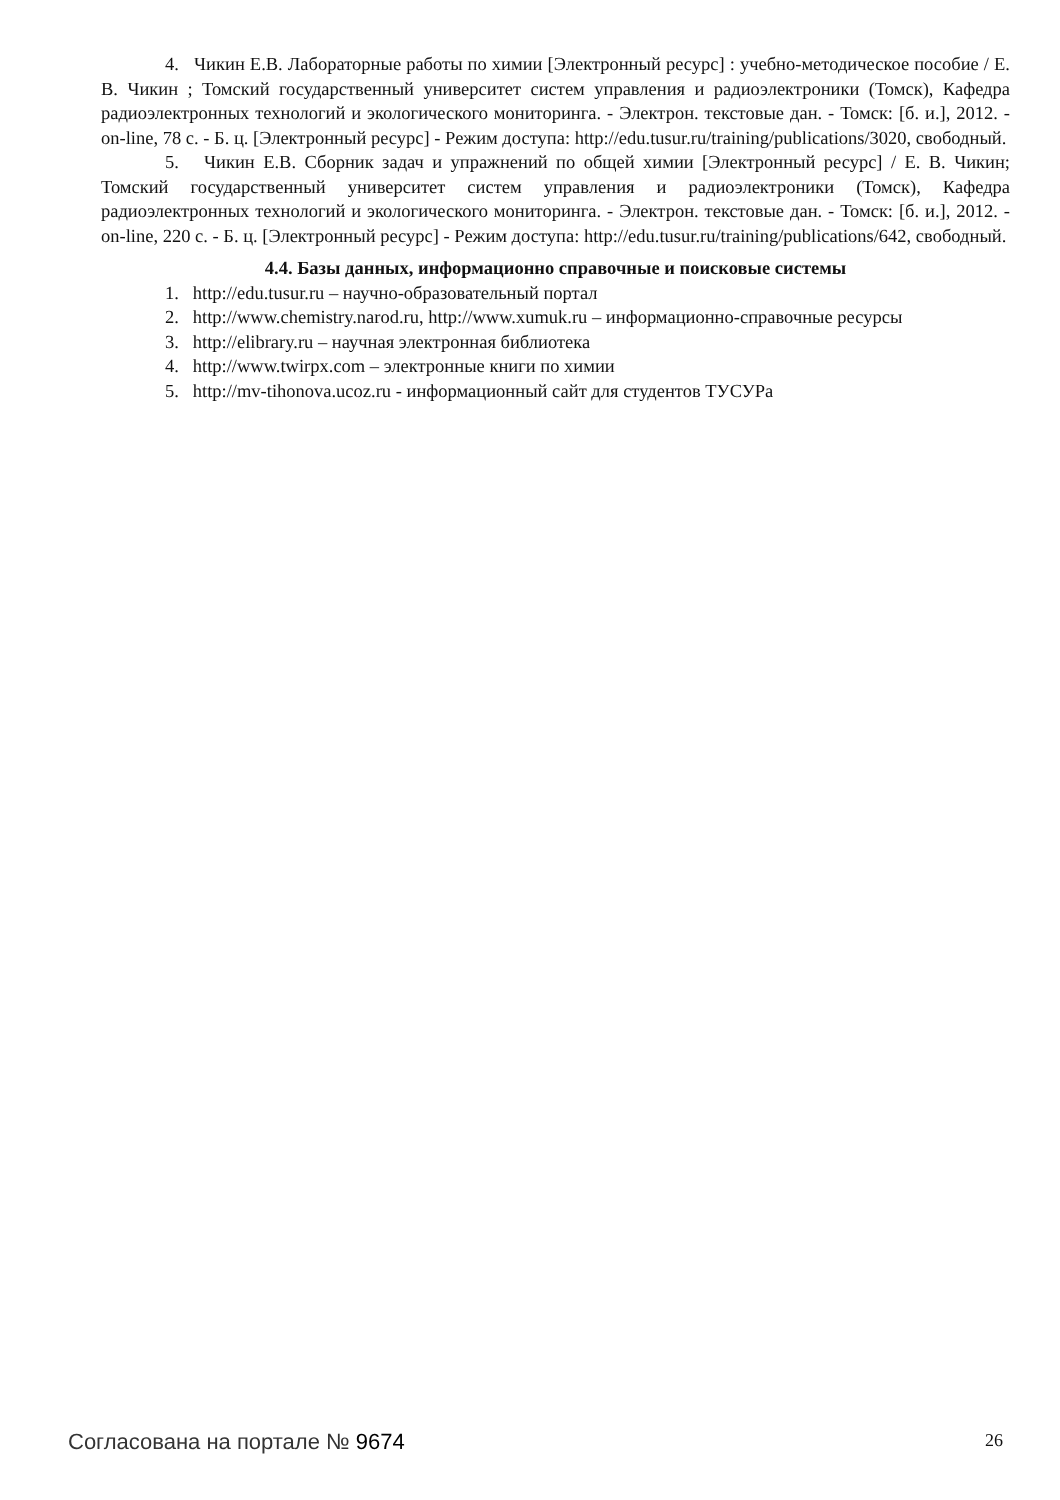4. Чикин Е.В. Лабораторные работы по химии [Электронный ресурс] : учебно-методическое пособие / Е. В. Чикин ; Томский государственный университет систем управления и радиоэлектроники (Томск), Кафедра радиоэлектронных технологий и экологического мониторинга. - Электрон. текстовые дан. - Томск: [б. и.], 2012. - on-line, 78 с. - Б. ц. [Электронный ресурс] - Режим доступа: http://edu.tusur.ru/training/publications/3020, свободный.
5. Чикин Е.В. Сборник задач и упражнений по общей химии [Электронный ресурс] / Е. В. Чикин; Томский государственный университет систем управления и радиоэлектроники (Томск), Кафедра радиоэлектронных технологий и экологического мониторинга. - Электрон. текстовые дан. - Томск: [б. и.], 2012. - on-line, 220 с. - Б. ц. [Электронный ресурс] - Режим доступа: http://edu.tusur.ru/training/publications/642, свободный.
4.4. Базы данных, информационно справочные и поисковые системы
1. http://edu.tusur.ru – научно-образовательный портал
2. http://www.chemistry.narod.ru, http://www.xumuk.ru – информационно-справочные ресурсы
3. http://elibrary.ru – научная электронная библиотека
4. http://www.twirpx.com – электронные книги по химии
5. http://mv-tihonova.ucoz.ru - информационный сайт для студентов ТУСУРа
Согласована на портале № 9674 26